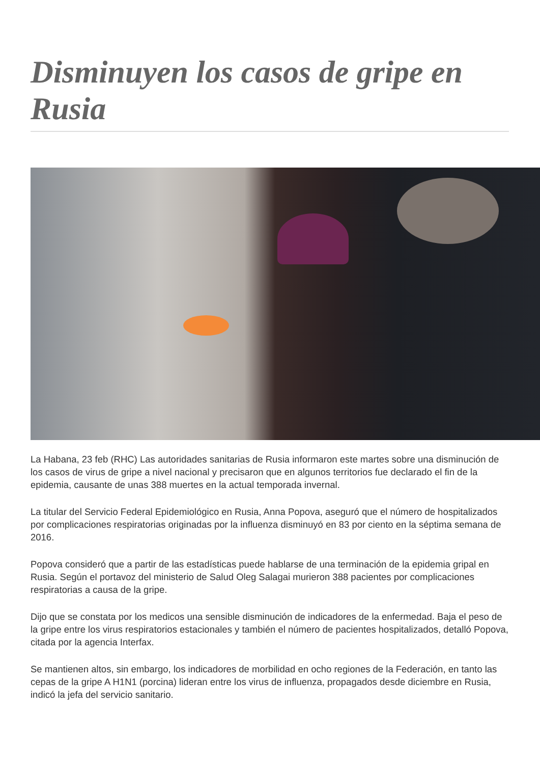Disminuyen los casos de gripe en Rusia
La Habana, 23 feb (RHC) Las autoridades sanitarias de Rusia informaron este martes sobre una disminución de los casos de virus de gripe a nivel nacional y precisaron que en algunos territorios fue declarado el fin de la epidemia, causante de unas 388 muertes en la actual temporada invernal.
La titular del Servicio Federal Epidemiológico en Rusia, Anna Popova, aseguró que el número de hospitalizados por complicaciones respiratorias originadas por la influenza disminuyó en 83 por ciento en la séptima semana de 2016.
Popova consideró que a partir de las estadísticas puede hablarse de una terminación de la epidemia gripal en Rusia. Según el portavoz del ministerio de Salud Oleg Salagai murieron 388 pacientes por complicaciones respiratorias a causa de la gripe.
Dijo que se constata por los medicos una sensible disminución de indicadores de la enfermedad. Baja el peso de la gripe entre los virus respiratorios estacionales y también el número de pacientes hospitalizados, detalló Popova, citada por la agencia Interfax.
Se mantienen altos, sin embargo, los indicadores de morbilidad en ocho regiones de la Federación, en tanto las cepas de la gripe A H1N1 (porcina) lideran entre los virus de influenza, propagados desde diciembre en Rusia, indicó la jefa del servicio sanitario.